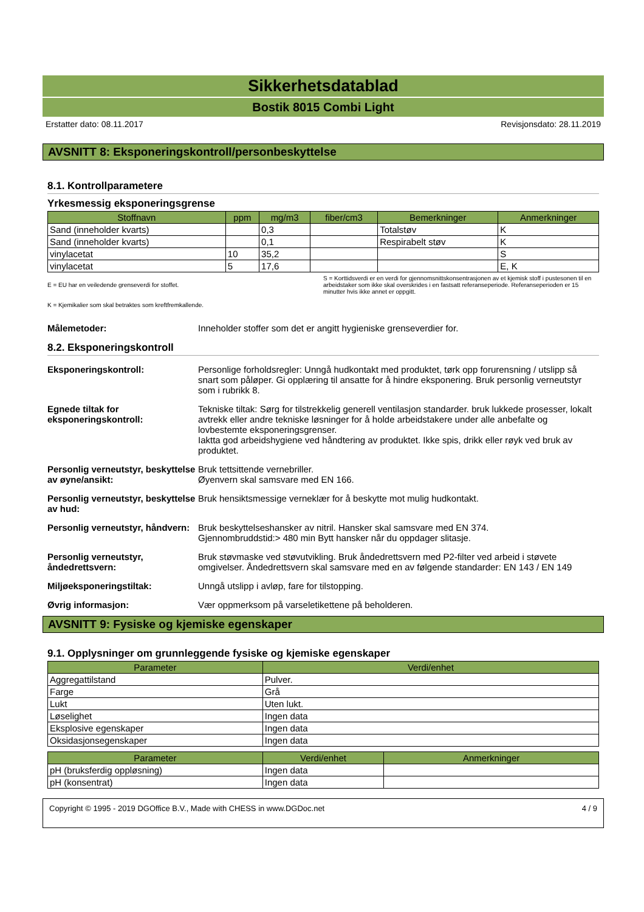Sikkerhetsdatablad
Bostik 8015 Combi Light
Erstatter dato: 08.11.2017 Revisjonsdato: 28.11.2019
AVSNITT 8: Eksponeringskontroll/personbeskyttelse
8.1. Kontrollparametere
Yrkesmessig eksponeringsgrense
| Stoffnavn | ppm | mg/m3 | fiber/cm3 | Bemerkninger | Anmerkninger |
| --- | --- | --- | --- | --- | --- |
| Sand (inneholder kvarts) | | 0,3 | | Totalstøv | K |
| Sand (inneholder kvarts) | | 0,1 | | Respirabelt støv | K |
| vinylacetat | 10 | 35,2 | | | S |
| vinylacetat | 5 | 17,6 | | | E, K |
E = EU har en veiledende grenseverdi for stoffet.
K = Kjemikalier som skal betraktes som kreftfremkallende.
S = Korttidsverdi er en verdi for gjennomsnittskonsentrasjonen av et kjemisk stoff i pustesonen til en arbeidstaker som ikke skal overskrides i en fastsatt referanseperiode. Referanseperioden er 15 minutter hvis ikke annet er oppgitt.
Målemetoder: Inneholder stoffer som det er angitt hygieniske grenseverdier for.
8.2. Eksponeringskontroll
Eksponeringskontroll: Personlige forholdsregler: Unngå hudkontakt med produktet, tørk opp forurensning / utslipp så snart som påløper. Gi opplæring til ansatte for å hindre eksponering. Bruk personlig verneutstyr som i rubrikk 8.
Egnede tiltak for eksponeringskontroll:
Tekniske tiltak: Sørg for tilstrekkelig generell ventilasjon standarder. bruk lukkede prosesser, lokalt avtrekk eller andre tekniske løsninger for å holde arbeidstakere under alle anbefalte og lovbestemte eksponeringsgrenser.
Iaktta god arbeidshygiene ved håndtering av produktet. Ikke spis, drikk eller røyk ved bruk av produktet.
Personlig verneutstyr, beskyttelse av øyne/ansikt:
Bruk tettsittende vernebriller.
Øyenvern skal samsvare med EN 166.
Personlig verneutstyr, beskyttelse av hud:
Bruk hensiktsmessige verneklær for å beskytte mot mulig hudkontakt.
Personlig verneutstyr, håndvern:
Bruk beskyttelseshansker av nitril. Hansker skal samsvare med EN 374.
Gjennombruddstid:> 480 min Bytt hansker når du oppdager slitasje.
Personlig verneutstyr, åndedrettsvern:
Bruk støvmaske ved støvutvikling. Bruk åndedrettsvern med P2-filter ved arbeid i støvete omgivelser. Åndedrettsvern skal samsvare med en av følgende standarder: EN 143 / EN 149
Miljøeksponeringstiltak: Unngå utslipp i avløp, fare for tilstopping.
Øvrig informasjon: Vær oppmerksom på varseletikettene på beholderen.
AVSNITT 9: Fysiske og kjemiske egenskaper
9.1. Opplysninger om grunnleggende fysiske og kjemiske egenskaper
| Parameter | Verdi/enhet |
| --- | --- |
| Aggregattilstand | Pulver. |
| Farge | Grå |
| Lukt | Uten lukt. |
| Løselighet | Ingen data |
| Eksplosive egenskaper | Ingen data |
| Oksidasjonsegenskaper | Ingen data |
| Parameter | Verdi/enhet | Anmerkninger |
| --- | --- | --- |
| pH (bruksferdig oppløsning) | Ingen data | |
| pH (konsentrat) | Ingen data | |
Copyright © 1995 - 2019 DGOffice B.V., Made with CHESS in www.DGDoc.net 4 / 9